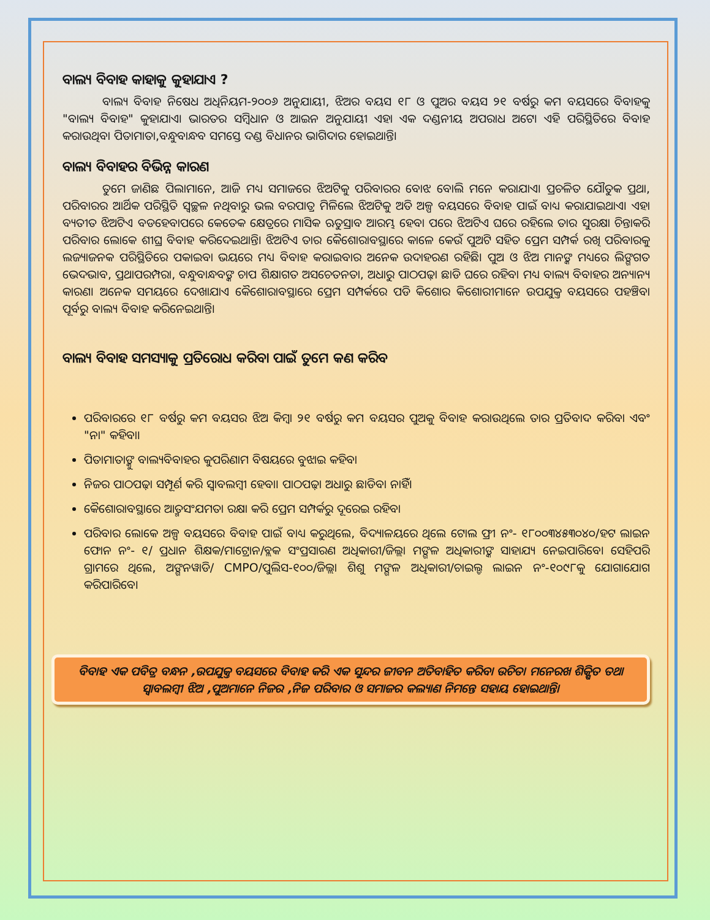ବାଲ୍ୟ ବିବାହ କାହାକୁ କୁହାଯାଏ ?
ବାଲ୍ୟ ବିବାହ ନିଷେଧ ଅଧିନିୟମ-୨୦୦୬ ଅନୁଯାୟୀ, ଝିଅର ବୟସ ୧୮ ଓ ପୁଅର ବୟସ ୨୧ ବର୍ଷରୁ କମ ବୟସରେ ବିବାହକୁ "ବାଲ୍ୟ ବିବାହ" କୁହାଯାଏ। ଭାରତର ସମ୍ବିଧାନ ଓ ଆଇନ ଅନୁଯାୟୀ ଏହା ଏକ ଦଣ୍ଡନୀୟ ଅପରାଧ ଅଟେ। ଏହି ପରିସ୍ଥିତିରେ ବିବାହ କରାଉଥିବା ପିତାମାତା,ବନ୍ଧୁବାନ୍ଧବ ସମସ୍ତେ ଦଣ୍ଡ ବିଧାନର ଭାଗିଦାର ହୋଇଥାନ୍ତି।
ବାଲ୍ୟ ବିବାହର ବିଭିନ୍ନ କାରଣ
ତୁମେ ଜାଣିଛ ପିଲାମାନେ, ଆଜି ମଧ୍ୟ ସମାଜରେ ଝିଅଟିକୁ ପରିବାରର ବୋଝ ବୋଲି ମନେ କରାଯାଏ। ପ୍ରଚଳିତ ଯୌତୁକ ପ୍ରଥା, ପରିବାରର ଆର୍ଥିକ ପରିସ୍ଥିତି ସ୍ୱଚ୍ଛଳ ନଥିବାରୁ ଭଲ ବରପାତ୍ର ମିଳିଲେ ଝିଅଟିକୁ ଅତି ଅଳ୍ପ ବୟସରେ ବିବାହ ପାଇଁ ବାଧ୍ୟ କରାଯାଇଥାଏ। ଏହା ବ୍ୟତୀତ ଝିଅଟିଏ ବଡହେବାପରେ କେତେକ କ୍ଷେତ୍ରରେ ମାସିକ ଋତୁସ୍ରାବ ଆରମ୍ଭ ହେବା ପରେ ଝିଅଟିଏ ଘରେ ରହିଲେ ତାର ସୁରକ୍ଷା ଚିନ୍ତାକରି ପରିବାର ଲୋକେ ଶୀଘ୍ର ବିବାହ କରିଦେଇଥାନ୍ତି। ଝିଅଟିଏ ତାର କୈଶୋରାବସ୍ଥାରେ କାଳେ କେଉଁ ପୁଅଟି ସହିତ ପ୍ରେମ ସମ୍ପର୍କ ରଖି ପରିବାରକୁ ଲଜ୍ୟାଜନକ ପରିସ୍ଥିତିରେ ପକାଇବା ଭୟରେ ମଧ୍ୟ ବିବାହ କରାଇବାର ଅନେକ ଉଦାହରଣ ରହିଛି। ପୁଅ ଓ ଝିଅ ମାନଙ୍କ ମଧ୍ୟରେ ଲିଙ୍ଗଗତ ଭେଦଭାବ, ପ୍ରଥାପରମ୍ପରା, ବନ୍ଧୁବାନ୍ଧବଙ୍କ ଚାପ ଶିକ୍ଷାଗତ ଅସଚେତନତା, ଅଧାରୁ ପାଠପଢ଼ା ଛାଡି ଘରେ ରହିବା ମଧ୍ୟ ବାଲ୍ୟ ବିବାହର ଅନ୍ୟାନ୍ୟ କାରଣ। ଅନେକ ସମୟରେ ଦେଖାଯାଏ କୈଶୋରାବସ୍ଥାରେ ପ୍ରେମ ସମ୍ପର୍କରେ ପଡି କିଶୋର କିଶୋରୀମାନେ ଉପଯୁକ୍ତ ବୟସରେ ପହଞ୍ଚିବା ପୂର୍ବରୁ ବାଲ୍ୟ ବିବାହ କରିନେଇଥାନ୍ତି।
ବାଲ୍ୟ ବିବାହ ସମସ୍ୟାକୁ ପ୍ରତିରୋଧ କରିବା ପାଇଁ ତୁମେ କଣ କରିବ
ପରିବାରରେ ୧୮ ବର୍ଷରୁ କମ ବୟସର ଝିଅ କିମ୍ବା ୨୧ ବର୍ଷରୁ କମ ବୟସର ପୁଅକୁ ବିବାହ କରାଉଥିଲେ ତାର ପ୍ରତିବାଦ କରିବା ଏବଂ "ନା" କହିବା।
ପିତାମାତାଙ୍କୁ ବାଲ୍ୟବିବାହର କୁପରିଣାମ ବିଷୟରେ ବୁଝାଇ କହିବା
ନିଜର ପାଠପଢ଼ା ସମ୍ପୂର୍ଣ କରି ସ୍ୱାବଲମ୍ବୀ ହେବା। ପାଠପଢ଼ା ଅଧାରୁ ଛାଡିବା ନାହିଁ।
କୈଶୋରାବସ୍ଥାରେ ଆତ୍ମସଂଯମତା ରକ୍ଷା କରି ପ୍ରେମ ସମ୍ପର୍କରୁ ଦୂରେଇ ରହିବା
ପରିବାର ଲୋକେ ଅଳ୍ପ ବୟସରେ ବିବାହ ପାଇଁ ବାଧ୍ୟ କରୁଥିଲେ, ବିଦ୍ୟାଳୟରେ ଥିଲେ ଟୋଲ ଫ୍ରୀ ନଂ- ୧୮୦୦୩୪୫୩୦୪୦/ହଟ ଲାଇନ ଫୋନ ନଂ- ୧/ ପ୍ରଧାନ ଶିକ୍ଷକ/ମାଟ୍ରୋନ/ବ୍ଲକ ସଂପ୍ରସାରଣ ଅଧିକାରୀ/ଜିଲ୍ଲା ମଙ୍ଗଳ ଅଧିକାରୀଙ୍କ ସାହାଯ୍ୟ ନେଇପାରିବେ। ସେହିପରି ଗ୍ରାମରେ ଥିଲେ, ଅଙ୍ଗନୱାଡି/ CMPO/ପୁଲିସ-୧୦୦/ଜିଲ୍ଲା ଶିଶୁ ମଙ୍ଗଳ ଅଧିକାରୀ/ଚାଇଲ୍ଡ ଲାଇନ ନଂ-୧୦୯୮କୁ ଯୋଗାଯୋଗ କରିପାରିବେ।
ବିବାହ ଏକ ପବିତ୍ର ବନ୍ଧନ ,ଉପଯୁକ୍ତ ବୟସରେ ବିବାହ କରି ଏକ ସୁନ୍ଦର ଜୀବନ ଅତିବାହିତ କରିବା ଉଚିତ। ମନେରଖ ଶିକ୍ଷିତ ତଥା ସ୍ୱାବଲମ୍ବୀ ଝିଅ ,ପୁଅମାନେ ନିଜର ,ନିଜ ପରିବାର ଓ ସମାଜର କଲ୍ୟାଣ ନିମନ୍ତେ ସହାୟ ହୋଇଥାନ୍ତି।